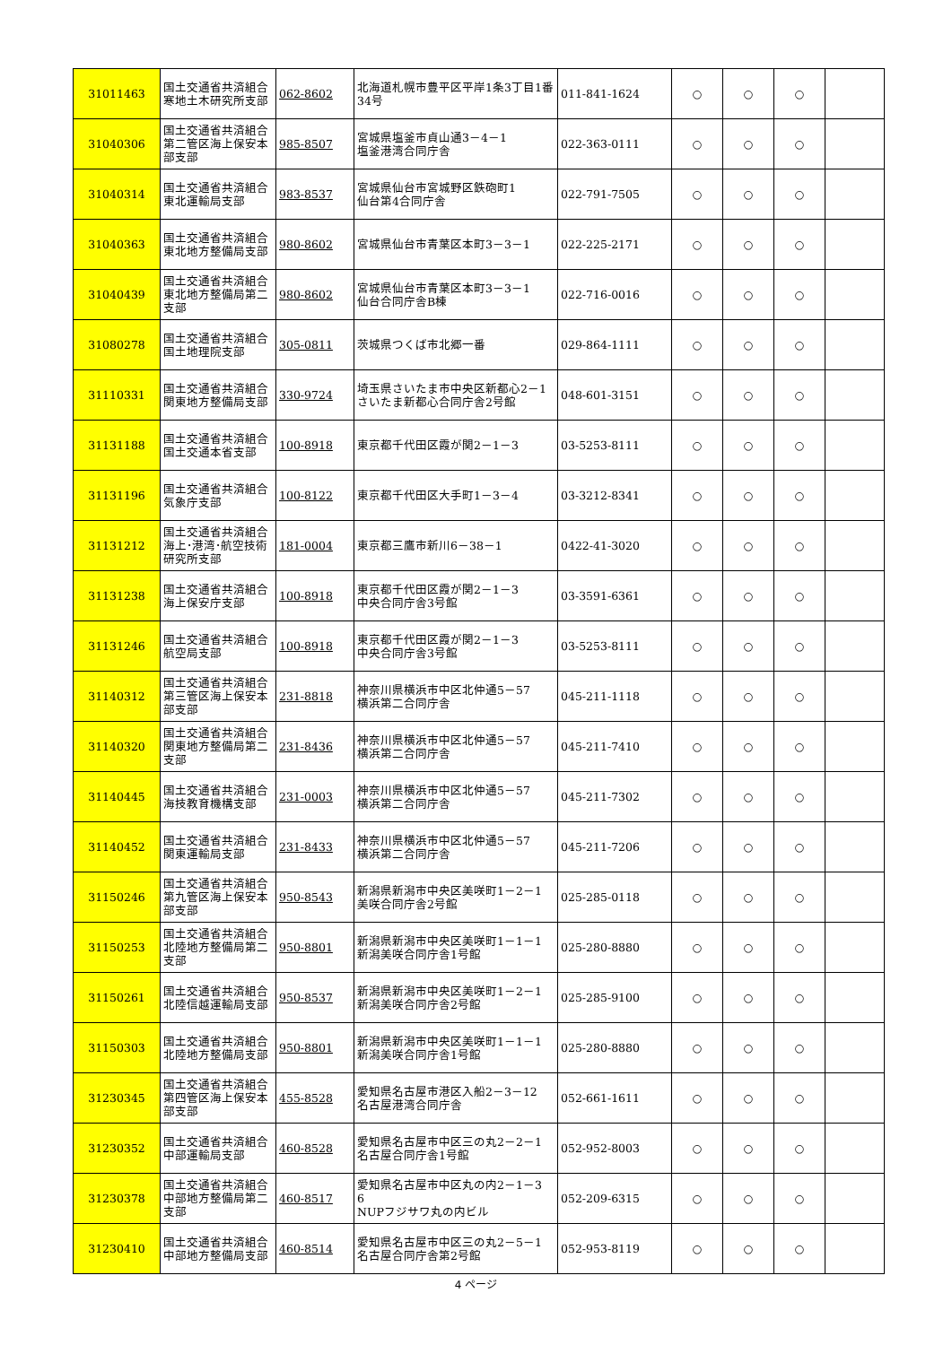| 31011463 | 国土交通省共済組合寒地土木研究所支部 | 062-8602 | 北海道札幌市豊平区平岸1条3丁目1番34号 | 011-841-1624 | ○ | ○ | ○ | |
| 31040306 | 国土交通省共済組合第二管区海上保安本部支部 | 985-8507 | 宮城県塩釜市貞山通3－4－1 塩釜港湾合同庁舎 | 022-363-0111 | ○ | ○ | ○ | |
| 31040314 | 国土交通省共済組合東北運輸局支部 | 983-8537 | 宮城県仙台市宮城野区鉄砲町1 仙台第4合同庁舎 | 022-791-7505 | ○ | ○ | ○ | |
| 31040363 | 国土交通省共済組合東北地方整備局支部 | 980-8602 | 宮城県仙台市青葉区本町3－3－1 | 022-225-2171 | ○ | ○ | ○ | |
| 31040439 | 国土交通省共済組合東北地方整備局第二支部 | 980-8602 | 宮城県仙台市青葉区本町3－3－1 仙台合同庁舎B棟 | 022-716-0016 | ○ | ○ | ○ | |
| 31080278 | 国土交通省共済組合国土地理院支部 | 305-0811 | 茨城県つくば市北郷一番 | 029-864-1111 | ○ | ○ | ○ | |
| 31110331 | 国土交通省共済組合関東地方整備局支部 | 330-9724 | 埼玉県さいたま市中央区新都心2－1 さいたま新都心合同庁舎2号館 | 048-601-3151 | ○ | ○ | ○ | |
| 31131188 | 国土交通省共済組合国土交通本省支部 | 100-8918 | 東京都千代田区霞が関2－1－3 | 03-5253-8111 | ○ | ○ | ○ | |
| 31131196 | 国土交通省共済組合気象庁支部 | 100-8122 | 東京都千代田区大手町1－3－4 | 03-3212-8341 | ○ | ○ | ○ | |
| 31131212 | 国土交通省共済組合海上･港湾･航空技術研究所支部 | 181-0004 | 東京都三鷹市新川6－38－1 | 0422-41-3020 | ○ | ○ | ○ | |
| 31131238 | 国土交通省共済組合海上保安庁支部 | 100-8918 | 東京都千代田区霞が関2－1－3 中央合同庁舎3号館 | 03-3591-6361 | ○ | ○ | ○ | |
| 31131246 | 国土交通省共済組合航空局支部 | 100-8918 | 東京都千代田区霞が関2－1－3 中央合同庁舎3号館 | 03-5253-8111 | ○ | ○ | ○ | |
| 31140312 | 国土交通省共済組合第三管区海上保安本部支部 | 231-8818 | 神奈川県横浜市中区北仲通5－57 横浜第二合同庁舎 | 045-211-1118 | ○ | ○ | ○ | |
| 31140320 | 国土交通省共済組合関東地方整備局第二支部 | 231-8436 | 神奈川県横浜市中区北仲通5－57 横浜第二合同庁舎 | 045-211-7410 | ○ | ○ | ○ | |
| 31140445 | 国土交通省共済組合海技教育機構支部 | 231-0003 | 神奈川県横浜市中区北仲通5－57 横浜第二合同庁舎 | 045-211-7302 | ○ | ○ | ○ | |
| 31140452 | 国土交通省共済組合関東運輸局支部 | 231-8433 | 神奈川県横浜市中区北仲通5－57 横浜第二合同庁舎 | 045-211-7206 | ○ | ○ | ○ | |
| 31150246 | 国土交通省共済組合第九管区海上保安本部支部 | 950-8543 | 新潟県新潟市中央区美咲町1－2－1 美咲合同庁舎2号館 | 025-285-0118 | ○ | ○ | ○ | |
| 31150253 | 国土交通省共済組合北陸地方整備局第二支部 | 950-8801 | 新潟県新潟市中央区美咲町1－1－1 新潟美咲合同庁舎1号館 | 025-280-8880 | ○ | ○ | ○ | |
| 31150261 | 国土交通省共済組合北陸信越運輸局支部 | 950-8537 | 新潟県新潟市中央区美咲町1－2－1 新潟美咲合同庁舎2号館 | 025-285-9100 | ○ | ○ | ○ | |
| 31150303 | 国土交通省共済組合北陸地方整備局支部 | 950-8801 | 新潟県新潟市中央区美咲町1－1－1 新潟美咲合同庁舎1号館 | 025-280-8880 | ○ | ○ | ○ | |
| 31230345 | 国土交通省共済組合第四管区海上保安本部支部 | 455-8528 | 愛知県名古屋市港区入船2－3－12 名古屋港湾合同庁舎 | 052-661-1611 | ○ | ○ | ○ | |
| 31230352 | 国土交通省共済組合中部運輸局支部 | 460-8528 | 愛知県名古屋市中区三の丸2－2－1 名古屋合同庁舎1号館 | 052-952-8003 | ○ | ○ | ○ | |
| 31230378 | 国土交通省共済組合中部地方整備局第二支部 | 460-8517 | 愛知県名古屋市中区丸の内2－1－3 6 NUPフジサワ丸の内ビル | 052-209-6315 | ○ | ○ | ○ | |
| 31230410 | 国土交通省共済組合中部地方整備局支部 | 460-8514 | 愛知県名古屋市中区三の丸2－5－1 名古屋合同庁舎第2号館 | 052-953-8119 | ○ | ○ | ○ | |
4 ページ